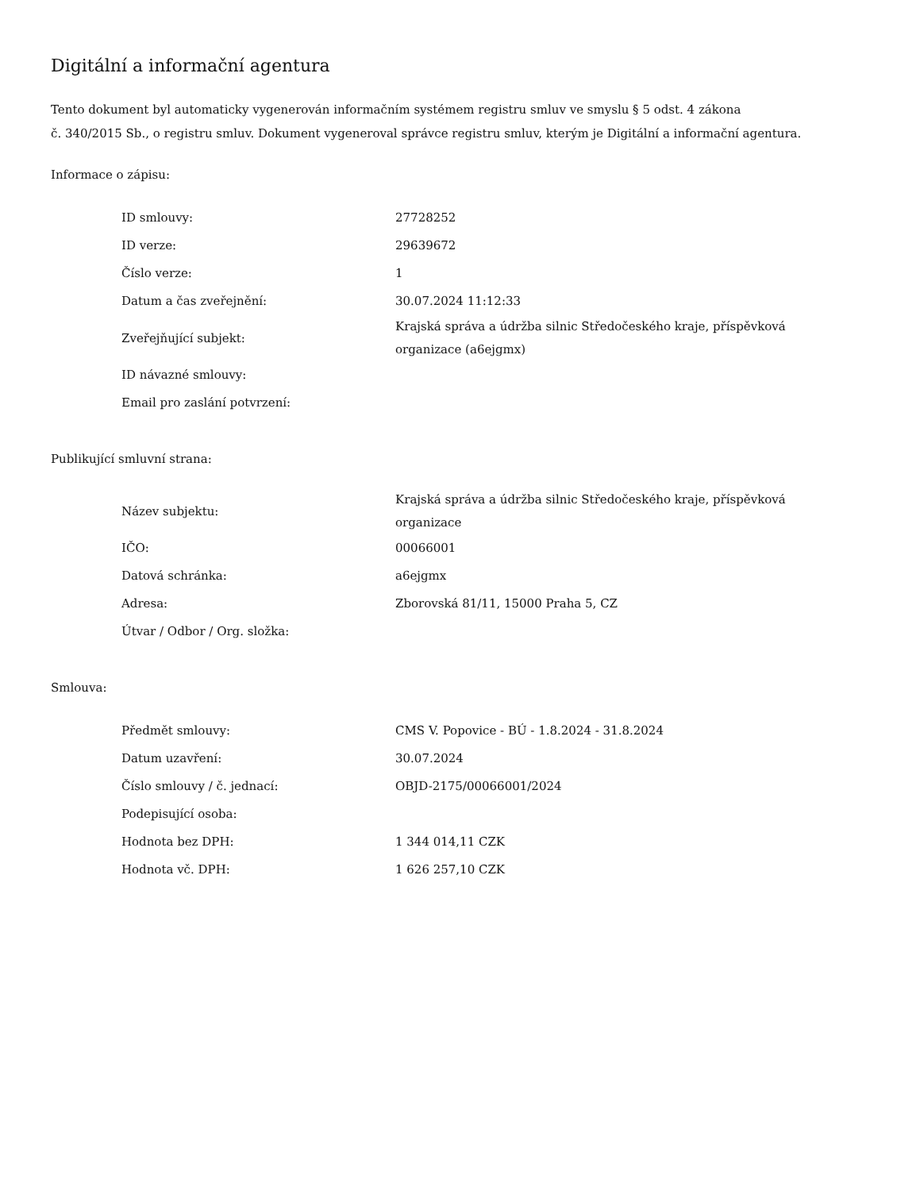Digitální a informační agentura
Tento dokument byl automaticky vygenerován informačním systémem registru smluv ve smyslu § 5 odst. 4 zákona
č. 340/2015 Sb., o registru smluv. Dokument vygeneroval správce registru smluv, kterým je Digitální a informační agentura.
Informace o zápisu:
| ID smlouvy: | 27728252 |
| ID verze: | 29639672 |
| Číslo verze: | 1 |
| Datum a čas zveřejnění: | 30.07.2024 11:12:33 |
| Zveřejňující subjekt: | Krajská správa a údržba silnic Středočeského kraje, příspěvková organizace (a6ejgmx) |
| ID návazné smlouvy: | |
| Email pro zaslání potvrzení: | |
Publikující smluvní strana:
| Název subjektu: | Krajská správa a údržba silnic Středočeského kraje, příspěvková organizace |
| IČO: | 00066001 |
| Datová schránka: | a6ejgmx |
| Adresa: | Zborovská 81/11, 15000 Praha 5, CZ |
| Útvar / Odbor / Org. složka: | |
Smlouva:
| Předmět smlouvy: | CMS V. Popovice - BÚ - 1.8.2024 - 31.8.2024 |
| Datum uzavření: | 30.07.2024 |
| Číslo smlouvy / č. jednací: | OBJD-2175/00066001/2024 |
| Podepisující osoba: | |
| Hodnota bez DPH: | 1 344 014,11 CZK |
| Hodnota vč. DPH: | 1 626 257,10 CZK |